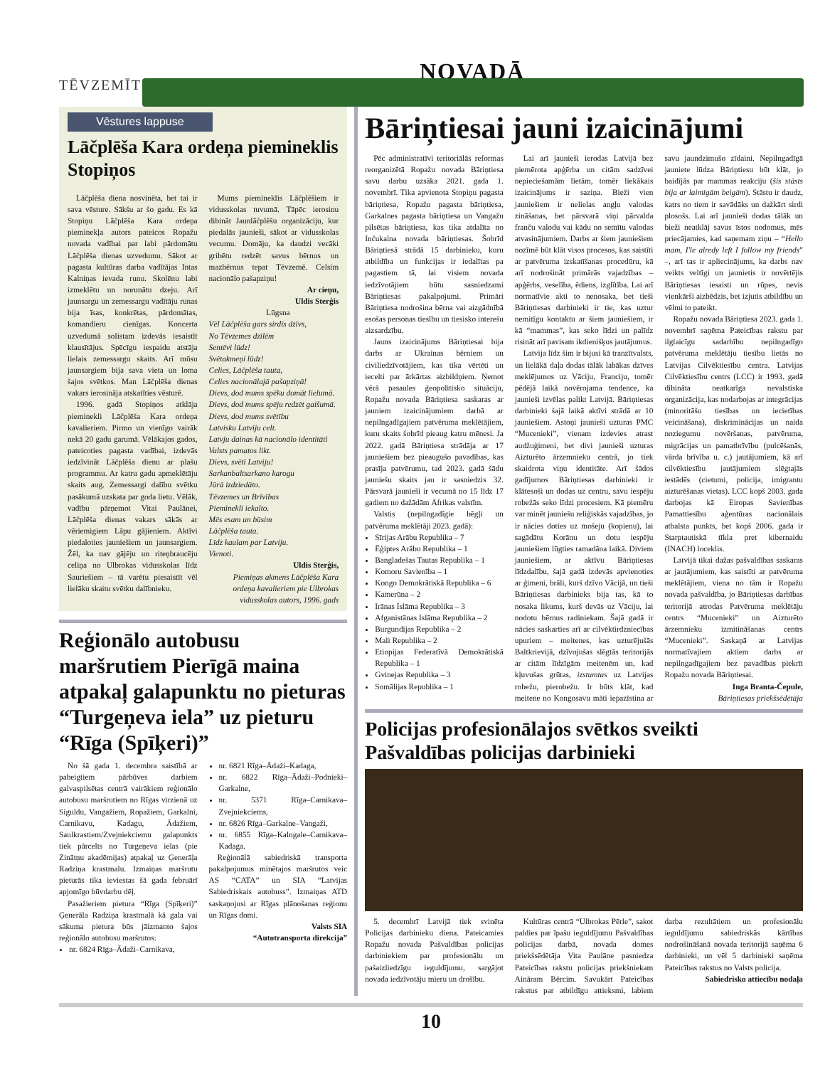TĒVZEMĪTE
NOVADĀ
Vēstures lappuse
Lāčplēša Kara ordeņa piemineklis Stopiņos
Lāčplēša diena nosvinēta, bet tai ir sava vēsture. Sākšu ar šo gadu. Es kā Stopiņu Lāčplēša Kara ordeņa pieminekļa autors pateicos Ropažu novada vadībai par labi pārdomātu Lāčplēša dienas uzvedumu. Sākot ar pagasta kultūras darba vadītājas Intas Kalniņas ievada runu. Skolēnu labi izmeklētu un norunātu dzeju. Arī jaunsargu un zemessargu vadītāju runas bija īsas, konkrētas, pārdomātas, komandieru cienīgas. Koncerta uzvedumā solistam izdevās iesaistīt klausītājus. Spēcīgu iespaidu atstāja lielais zemessargu skaits. Arī mūsu jaunsargiem bija sava vieta un loma šajos svētkos. Man Lāčplēša dienas vakars ierosināja atskatīties vēsturē.
1996. gadā Stopiņos atklāja pieminekli Lāčplēša Kara ordeņa kavalieriem. Pirmo un vienīgo vairāk nekā 20 gadu garumā. Vēlākajos gados, pateicoties pagasta vadībai, izdevās iedzīvināt Lāčplēša dienu ar plašu programmu. Ar katru gadu apmeklētāju skaits aug. Zemessargi dalību svētku pasākumā uzskata par goda lietu. Vēlāk, vadību pārņemot Vitai Paulānei, Lāčplēša dienas vakars sākās ar vēriemigiem Lāpu gājieniem. Aktīvi piedaloties jauniešiem un jaunsargiem. Žēl, ka nav gājēju un riteņbraucēju celiņa no Ulbrokas vidusskolas līdz Sauriešiem – tā varētu piesaistīt vēl lielāku skaitu svētku dalībnieku.
Mums piemineklis Lāčplēšiem ir vidusskolas tuvumā. Tāpēc ierosinu dibināt Jaunlāčplēšu organizāciju, kur piedalās jaunieši, sākot ar vidusskolas vecumu. Domāju, ka daudzi vecāki gribētu redzēt savus bērnus un mazbērnus tepat Tēvzemē. Celsim nacionālo pašapziņu!
Ar cieņu,
Uldis Sterģis
Lūgsna
Vēl Lāčplēša gars sirdīs dzīvs,
No Tēvzemes dzīlēm
Sentēvi lūdz!
Svētakmeņi lūdz!
Celies, Lāčplēša tauta,
Celies nacionālajā pašapziņā!
Dievs, dod mums spēku domāt lielumā.
Dievs, dod mums spēju redzēt gaišumā.
Dievs, dod mums svētību
Latvisku Latviju celt.
Latvju dainas kā nacionālo identitāti
Valsts pamatos likt.
Dievs, svētī Latviju!
Sarkanbaltsarkano karogu
Jūrā izdziedāto.
Tēvzemes un Brīvības
Pieminekli iekalto.
Mēs esam un būsim
Lāčplēša tauta.
Līdz kaulam par Latviju.
Vienoti.
Uldis Sterģis,
Piemiņas akmens Lāčplēša Kara ordeņa kavalieriem pie Ulbrokas vidusskolas autors, 1996. gads
Reģionālo autobusu maršrutiem Pierīgā maina atpakaļ galapunktu no pieturas “Turgeņeva iela” uz pieturu “Rīga (Spīķeri)”
No šā gada 1. decembra saistībā ar pabeigtiem pārbūves darbiem galvaspilsētas centrā vairākiem reģionālo autobusu maršrutiem no Rīgas virzienā uz Siguldu, Vangažiem, Ropažiem, Garkalni, Carnikavu, Kadagu, Ādažiem, Saulkrastiem/Zvejniekciemu galapunkts tiek pārcelts no Turgeņeva ielas (pie Zinātņu akadēmijas) atpakaļ uz Ģenerāļa Radziņa krastmalu. Izmaiņas maršrutu pieturās tika ieviestas šā gada februārī apjomīgo būvdarbu dēļ.
Pasažieriem pietura “Rīga (Spīķeri)” Ģenerāla Radziņa krastmalā kā gala vai sākuma pietura būs jāizmanto šajos reģionālo autobusu maršrutos:
nr. 6824 Rīga–Ādaži–Carnikava,
nr. 6821 Rīga–Ādaži–Kadaga,
nr. 6822 Rīga–Ādaži–Podnieki–Garkalne,
nr. 5371 Rīga–Carnikava–Zvejniekciems,
nr. 6826 Rīga–Garkalne–Vangaži,
nr. 6855 Rīga–Kalngale–Carnikava–Kadaga.
Reģionālā sabiedriskā transporta pakalpojumus minētajos maršrutos veic AS “CATA” un SIA “Latvijas Sabiedriskais autobuss”. Izmaiņas ATD saskaņojusi ar Rīgas plānošanas reģionu un Rīgas domi.
Valsts SIA
“Autotransporta direkcija”
Bāriņtiesai jauni izaicinājumi
Pēc administratīvi teritoriālās reformas reorganizētā Ropažu novada Bāriņtiesa savu darbu uzsāka 2021. gada 1. novembrī. Tika apvienota Stopiņu pagasta bāriņtiesa, Ropažu pagasta bāriņtiesa, Garkalnes pagasta bāriņtiesa un Vangažu pilsētas bāriņtiesa, kas tika atdalīta no Inčukalna novada bāriņtiesas. Šobrīd Bāriņtiesā strādā 15 darbinieku, kuru atbildība un funkcijas ir iedalītas pa pagastiem tā, lai visiem novada iedzīvotājiem būtu sasniedzami Bāriņtiesas pakalpojumi. Primāri Bāriņtiesa nodrošina bērna vai aizgādnībā esošas personas tiesību un tiesisko interešu aizsardzību.
Jauns izaicinājums Bāriņtiesai bija darbs ar Ukrainas bērniem un civiliedzīvotājiem, kas tika vērtēti un ieceltі par ārkārtas aizbildņiem. Ņemot vērā pasaules ģeopolitisko situāciju, Ropažu novada Bāriņtiesa saskaras ar jauniem izaicinājumiem darbā ar nepilngadīgajiem patvēruma meklētājiem, kuru skaits šobrīd pieaug katru mēnesi. Ja 2022. gadā Bāriņtiesa strādāja ar 17 jauniešiem bez pieaugušo pavadības, kas prasīja patvērumu, tad 2023. gadā šādu jauniešu skaits jau ir sasniedzis 32. Pārsvarā jaunieši ir vecumā no 15 līdz 17 gadiem no dažādām Āfrikas valstīm.
Valstis (nepilngadīgie bēgļi un patvēruma meklētāji 2023. gadā):
Sīrijas Arābu Republika – 7
Ēģiptes Arābu Republika – 1
Bangladešas Tautas Republika – 1
Komoru Savienība – 1
Kongo Demokrātiskā Republika – 6
Kamerūna – 2
Irānas Islāma Republika – 3
Afganistānas Islāma Republika – 2
Burgundijas Republika – 2
Mali Republika – 2
Etiopijas Federatīvā Demokrātiskā Republika – 1
Gvinejas Republika – 3
Somālijas Republika – 1
Lai arī jaunieši ierodas Latvijā bez piemērota apģērba un citām sadzīvei nepieciešamām lietām, tomēr liekākais izaicinājums ir saziņa. Bieži vien jauniešiem ir nelielas angļu valodas zināšanas, bet pārsvarā viņi pārvalda franču valodu vai kādu no semītu valodas atvasinājumiem. Darbs ar šiem jauniešiem nozīmē būt klāt visos procesos, kas saistīti ar patvēruma izskatīšanas procedūru, kā arī nodrošināt primārās vajadzības – apģērbs, veselība, ēdiens, izglītība. Lai arī normatīvie akti to nenosaka, bet tieši Bāriņtiesas darbinieki ir tie, kas uztur nemitīgu kontaktu ar šiem jauniešiem, ir kā “mammas”, kas seko līdzi un palīdz risināt arī pavisam ikdienišķus jautājumus.
Latvija līdz šim ir bijusi kā tranzītvalsts, un lielākā daļa dodas tālāk labākas dzīves meklējumos uz Vāciju, Franciju, tomēr pēdējā laikā novērojama tendence, ka jaunieši izvēlas palikt Latvijā. Bāriņtiesas darbinieki šajā laikā aktīvi strādā ar 10 jauniešiem. Astoņi jaunieši uzturas PMC “Mucenieki”, vienam izdevies atrast audžuģimeni, bet divi jaunieši uzturas Aizturēto ārzemnieku centrā, jo tiek skaidrota viņu identitāte. Arī šādos gadījumos Bāriņtiesas darbinieki ir klātesoši un dodas uz centru, savu iespēju robežās seko līdzi procesiem. Kā piemēru var minēt jauniešu reliģiskās vajadzības, jo ir nācies doties uz mošeju (kopienu), lai sagādātu Korānu un dotu iespēju jauniešiem lūgties ramadāna laikā. Diviem jauniešiem, ar aktīvu Bāriņtiesas līdzdalību, šajā gadā izdevās apvienoties ar ģimeni, brāli, kurš dzīvo Vācijā, un tieši Bāriņtiesas darbinieks bija tas, kā to nosaka likums, kurš devās uz Vāciju, lai nodotu bērnus radiniekam. Šajā gadā ir nācies saskarties arī ar cilvēktirdzniecības upuriem – meitenes, kas uzturējušās Baltkrievijā, dzīvojušas slēgtās teritorijās ar citām līdzīgām meitenēm un, kad kļuvušas grūtas, izstumtas uz Latvijas robežu, pierobežu. Ir būts klāt, kad meitene no Kongosavu māti iepazīstina ar savu jaundzimušo zīdaini. Nepilngadīgā jauniete lūdza Bāriņtiesu būt klāt, jo baidījās par mammas reakciju (šis stāsts bija ar laimīgām beigām). Stāstu ir daudz, katrs no tiem ir savādāks un dažkārt sirdi plosošs. Lai arī jaunieši dodas tālāk un bieži neatklāj savus īstos nodomus, mēs priecājamies, kad saņemam ziņu – “Hello mam, I'le alredy left I follow my friends” –, arī tas ir apliecinājums, ka darbs nav veikts veltīgi un jaunietis ir novērtējis Bāriņtiesas iesaisti un rūpes, nevis vienkārši aizbēdzis, bet izjutis atbildību un vēlmi to pateikt.
Ropažu novada Bāriņtiesa 2023. gada 1. novembrī saņēma Pateicības rakstu par ilglaicīgu sadarbību nepilngadīgo patvēruma meklētāju tiesību lietās no Latvijas Cilvēktiesību centra. Latvijas Cilvēktiesību centrs (LCC) ir 1993. gadā dibināta neatkarīga nevalstiska organizācija, kas nodarbojas ar integrācijas (minoritāšu tiesības un iecietības veicināšana), diskriminācijas un naida noziegumu novēršanas, patvēruma, migrācijas un pamatbrīvību (pulcēšanās, vārda brīvība u. c.) jautājumiem, kā arī cilvēktiesību jautājumiem slēgtajās iestādēs (cietumi, policija, imigrantu aizturēšanas vietas). LCC kopš 2003. gada darbojas kā Eiropas Savienības Pamattiesību aģentūras nacionālais atbalsta punkts, bet kopš 2006. gada ir Starptautiskā tīkla pret kibernaidu (INACH) loceklis.
Latvijā tikai dažas pašvaldības saskaras ar jautājumiem, kas saistīti ar patvēruma meklētājiem, viena no tām ir Ropažu novada pašvaldība, jo Bāriņtiesas darbības teritorijā atrodas Patvēruma meklētāju centrs “Mucenieki” un Aizturēto ārzemnieku izmitināšanas centrs “Mucenieki”. Saskaņā ar Latvijas normatīvajiem aktiem darbs ar nepilngadīgajiem bez pavadības piekrīt Ropažu novada Bāriņtiesai.
Inga Branta-Čepule,
Bāriņtiesas priekšsēdētāja
Policijas profesionālajos svētkos sveikti Pašvaldības policijas darbinieki
5. decembrī Latvijā tiek svinēta Policijas darbinieku diena. Pateicamies Ropažu novada Pašvaldības policijas darbiniekiem par profesionālu un pašaizliedzīgu ieguldījumu, sargājot novada iedzīvotāju mieru un drošību.
Kultūras centrā “Ulbrokas Pērle”, sakot paldies par īpašu ieguldījumu Pašvaldības policijas darbā, novada domes priekšsēdētāja Vita Paulāne pasniedza Pateicības rakstu policijas priekšniekam Aināram Bērcim. Savukārt Pateicības rakstus par atbildīgu attieksmi, labiem darba rezultātiem un profesionālu ieguldījumu sabiedriskās kārtības nodrošināšanā novada teritorijā saņēma 6 darbinieki, un vēl 5 darbinieki saņēma Pateicības rakstus no Valsts policija.
Sabiedrisko attiecību nodaļa
10